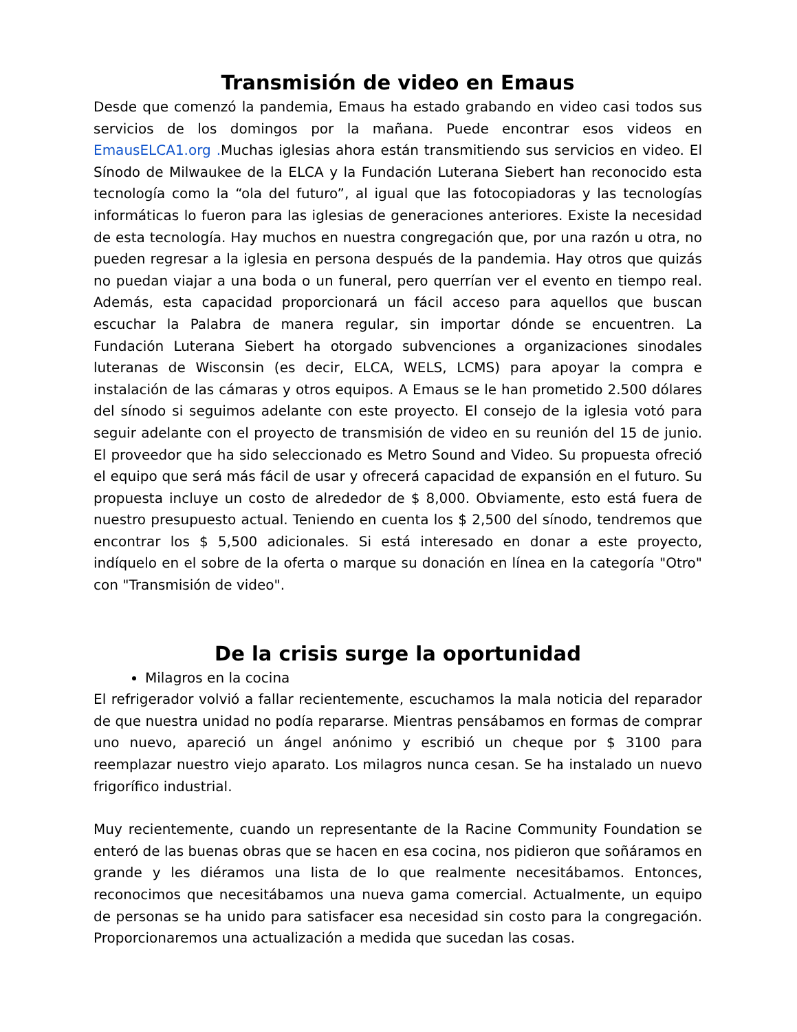Transmisión de video en Emaus
Desde que comenzó la pandemia, Emaus ha estado grabando en video casi todos sus servicios de los domingos por la mañana. Puede encontrar esos videos en EmausELCA1.org . Muchas iglesias ahora están transmitiendo sus servicios en video. El Sínodo de Milwaukee de la ELCA y la Fundación Luterana Siebert han reconocido esta tecnología como la “ola del futuro”, al igual que las fotocopiadoras y las tecnologías informáticas lo fueron para las iglesias de generaciones anteriores. Existe la necesidad de esta tecnología. Hay muchos en nuestra congregación que, por una razón u otra, no pueden regresar a la iglesia en persona después de la pandemia. Hay otros que quizás no puedan viajar a una boda o un funeral, pero querrían ver el evento en tiempo real. Además, esta capacidad proporcionará un fácil acceso para aquellos que buscan escuchar la Palabra de manera regular, sin importar dónde se encuentren. La Fundación Luterana Siebert ha otorgado subvenciones a organizaciones sinodales luteranas de Wisconsin (es decir, ELCA, WELS, LCMS) para apoyar la compra e instalación de las cámaras y otros equipos. A Emaus se le han prometido 2.500 dólares del sínodo si seguimos adelante con este proyecto. El consejo de la iglesia votó para seguir adelante con el proyecto de transmisión de video en su reunión del 15 de junio. El proveedor que ha sido seleccionado es Metro Sound and Video. Su propuesta ofreció el equipo que será más fácil de usar y ofrecerá capacidad de expansión en el futuro. Su propuesta incluye un costo de alrededor de $ 8,000. Obviamente, esto está fuera de nuestro presupuesto actual. Teniendo en cuenta los $ 2,500 del sínodo, tendremos que encontrar los $ 5,500 adicionales. Si está interesado en donar a este proyecto, indíquelo en el sobre de la oferta o marque su donación en línea en la categoría "Otro" con "Transmisión de video".
De la crisis surge la oportunidad
Milagros en la cocina
El refrigerador volvió a fallar recientemente, escuchamos la mala noticia del reparador de que nuestra unidad no podía repararse. Mientras pensábamos en formas de comprar uno nuevo, apareció un ángel anónimo y escribió un cheque por $ 3100 para reemplazar nuestro viejo aparato. Los milagros nunca cesan. Se ha instalado un nuevo frigorífico industrial.
Muy recientemente, cuando un representante de la Racine Community Foundation se enteró de las buenas obras que se hacen en esa cocina, nos pidieron que soñáramos en grande y les diéramos una lista de lo que realmente necesitábamos. Entonces, reconocimos que necesitábamos una nueva gama comercial. Actualmente, un equipo de personas se ha unido para satisfacer esa necesidad sin costo para la congregación. Proporcionaremos una actualización a medida que sucedan las cosas.